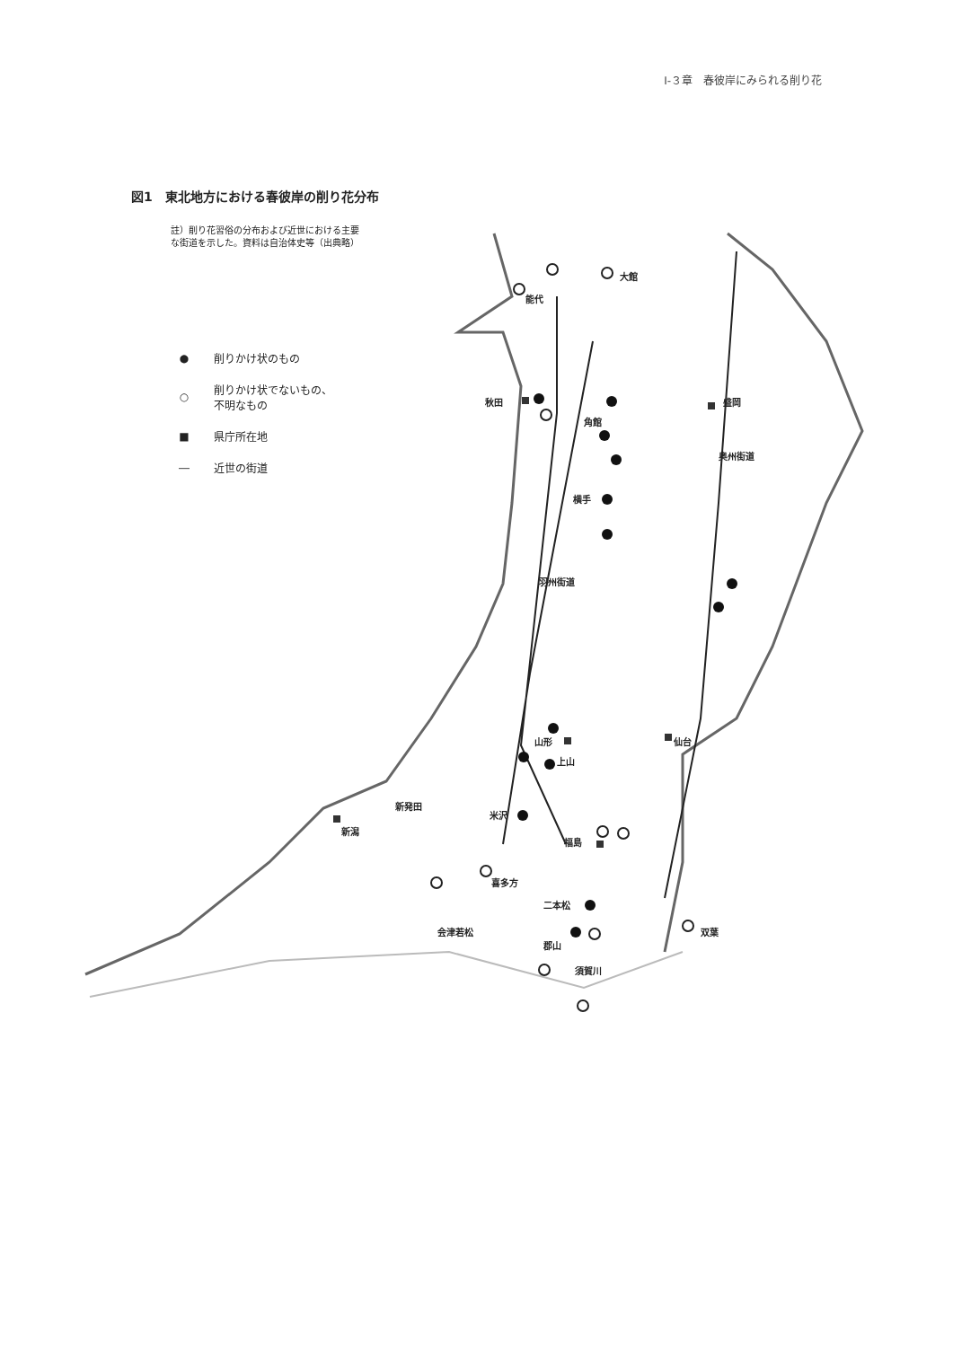Ⅰ-３章　春彼岸にみられる削り花
図1　東北地方における春彼岸の削り花分布
註）削り花習俗の分布および近世における主要
な街道を示した。資料は自治体史等（出典略）
● 削りかけ状のもの
○ 削りかけ状でないもの、
不明なもの
■ 県庁所在地
― 近世の街道
大館
能代
秋田 盛岡
角館
奥州街道
横手
羽州街道
山形 仙台
上山
新発田
米沢
新潟
福島
喜多方
二本松
会津若松 双葉
郡山
須賀川